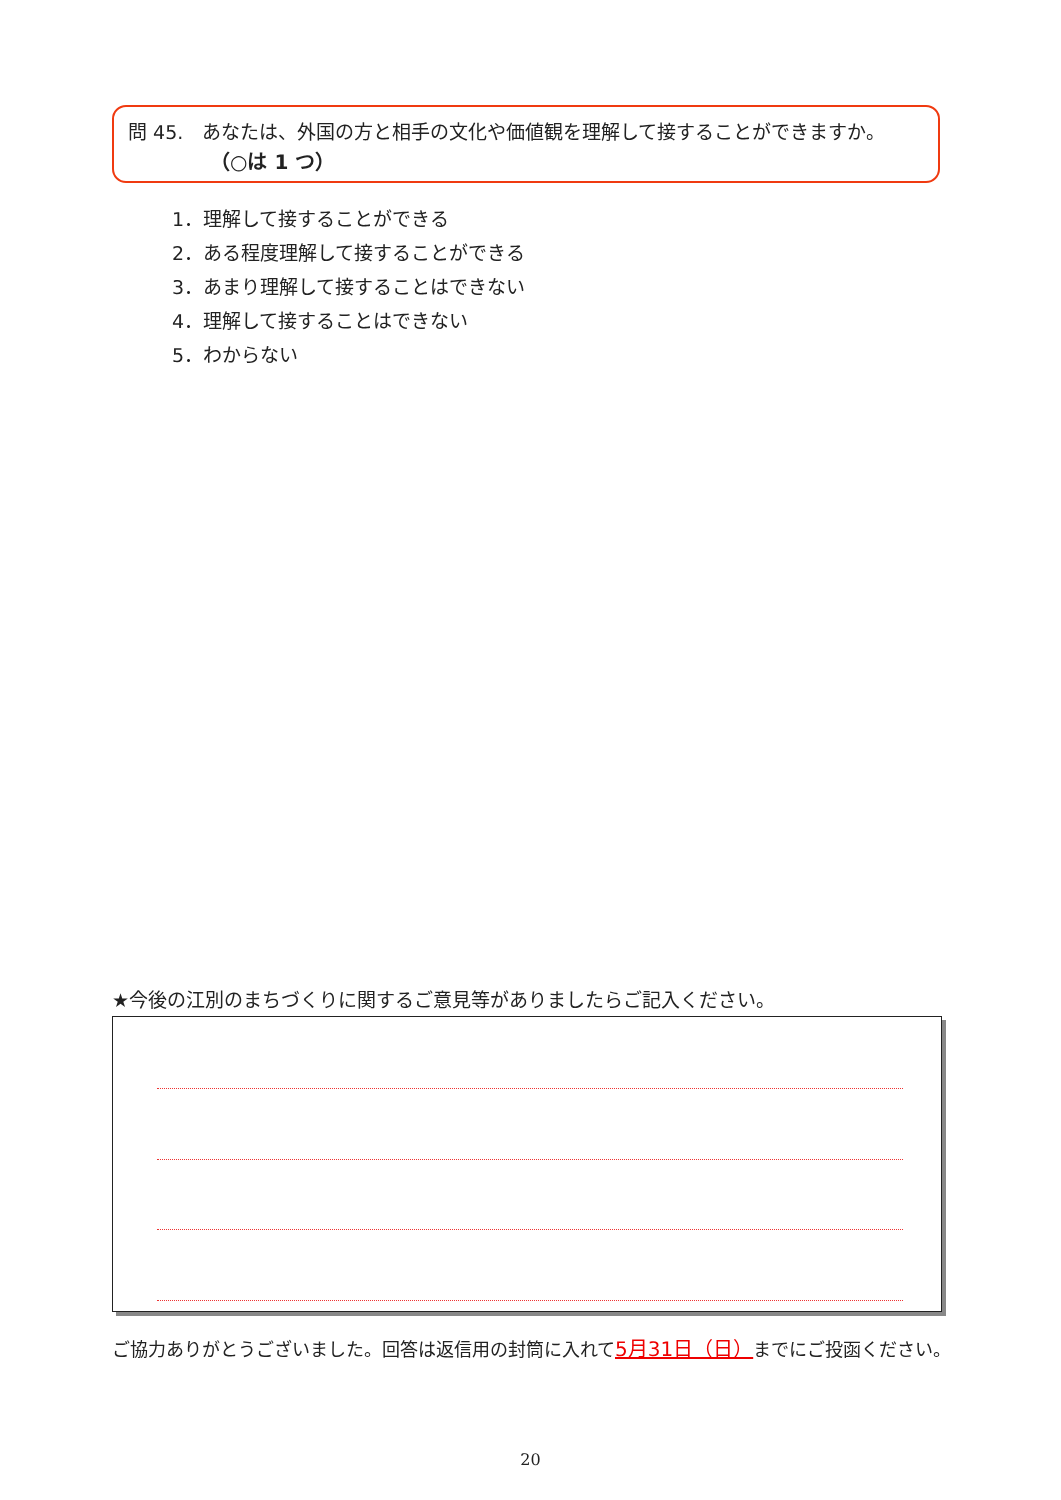問 45.　あなたは、外国の方と相手の文化や価値観を理解して接することができますか。
（○は 1 つ）
1．理解して接することができる
2．ある程度理解して接することができる
3．あまり理解して接することはできない
4．理解して接することはできない
5．わからない
★今後の江別のまちづくりに関するご意見等がありましたらご記入ください。
ご協力ありがとうございました。回答は返信用の封筒に入れて5月31日（日）までにご投函ください。
20